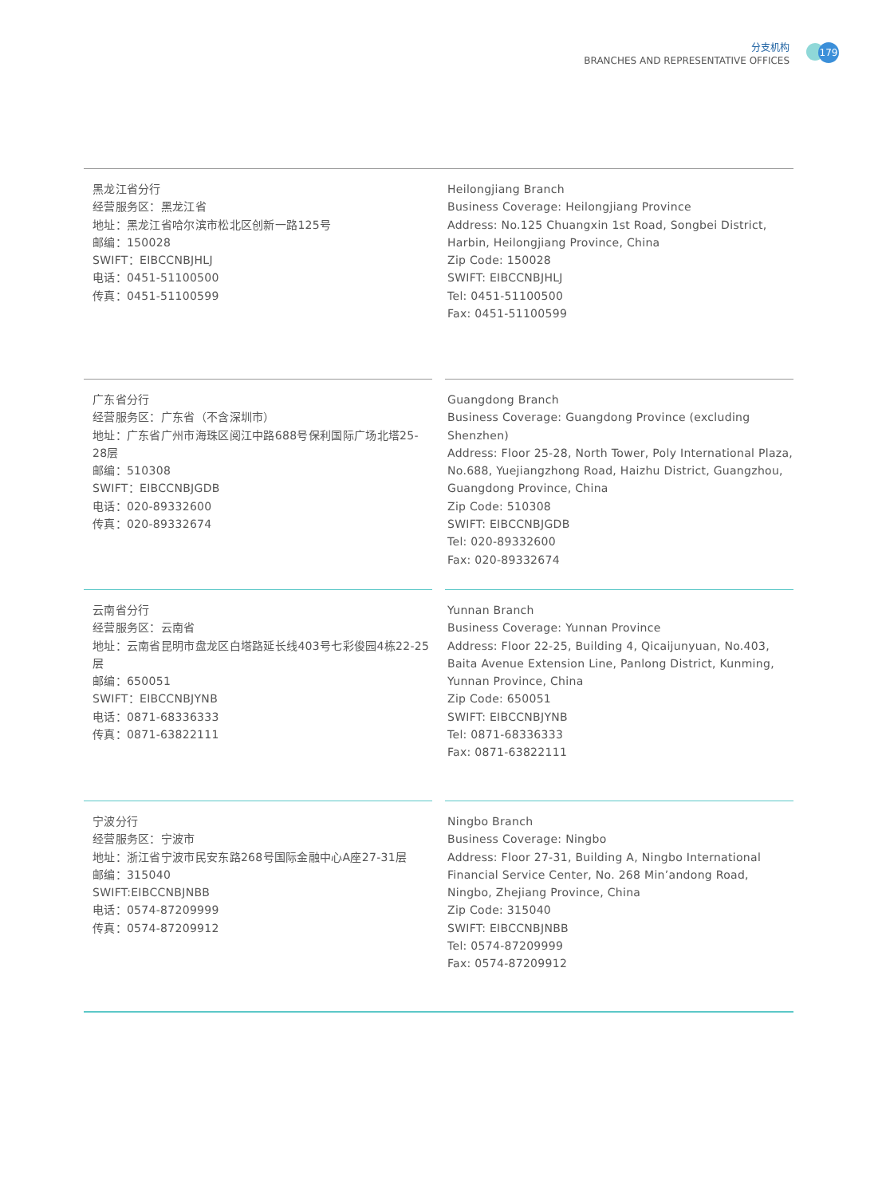分支机构
BRANCHES AND REPRESENTATIVE OFFICES
179
黑龙江省分行
经营服务区：黑龙江省
地址：黑龙江省哈尔滨市松北区创新一路125号
邮编：150028
SWIFT：EIBCCNBJHLJ
电话：0451-51100500
传真：0451-51100599
Heilongjiang Branch
Business Coverage: Heilongjiang Province
Address: No.125 Chuangxin 1st Road, Songbei District, Harbin, Heilongjiang Province, China
Zip Code: 150028
SWIFT: EIBCCNBJHLJ
Tel: 0451-51100500
Fax: 0451-51100599
广东省分行
经营服务区：广东省（不含深圳市）
地址：广东省广州市海珠区阅江中路688号保利国际广场北塔25-28层
邮编：510308
SWIFT：EIBCCNBJGDB
电话：020-89332600
传真：020-89332674
Guangdong Branch
Business Coverage: Guangdong Province (excluding Shenzhen)
Address: Floor 25-28, North Tower, Poly International Plaza, No.688, Yuejiangzhong Road, Haizhu District, Guangzhou, Guangdong Province, China
Zip Code: 510308
SWIFT: EIBCCNBJGDB
Tel: 020-89332600
Fax: 020-89332674
云南省分行
经营服务区：云南省
地址：云南省昆明市盘龙区白塔路延长线403号七彩俊园4栋22-25层
邮编：650051
SWIFT：EIBCCNBJYNB
电话：0871-68336333
传真：0871-63822111
Yunnan Branch
Business Coverage: Yunnan Province
Address: Floor 22-25, Building 4, Qicaijunyuan, No.403, Baita Avenue Extension Line, Panlong District, Kunming, Yunnan Province, China
Zip Code: 650051
SWIFT: EIBCCNBJYNB
Tel: 0871-68336333
Fax: 0871-63822111
宁波分行
经营服务区：宁波市
地址：浙江省宁波市民安东路268号国际金融中心A座27-31层
邮编：315040
SWIFT:EIBCCNBJNBB
电话：0574-87209999
传真：0574-87209912
Ningbo Branch
Business Coverage: Ningbo
Address: Floor 27-31, Building A, Ningbo International Financial Service Center, No. 268 Min’andong Road, Ningbo, Zhejiang Province, China
Zip Code: 315040
SWIFT: EIBCCNBJNBB
Tel: 0574-87209999
Fax: 0574-87209912